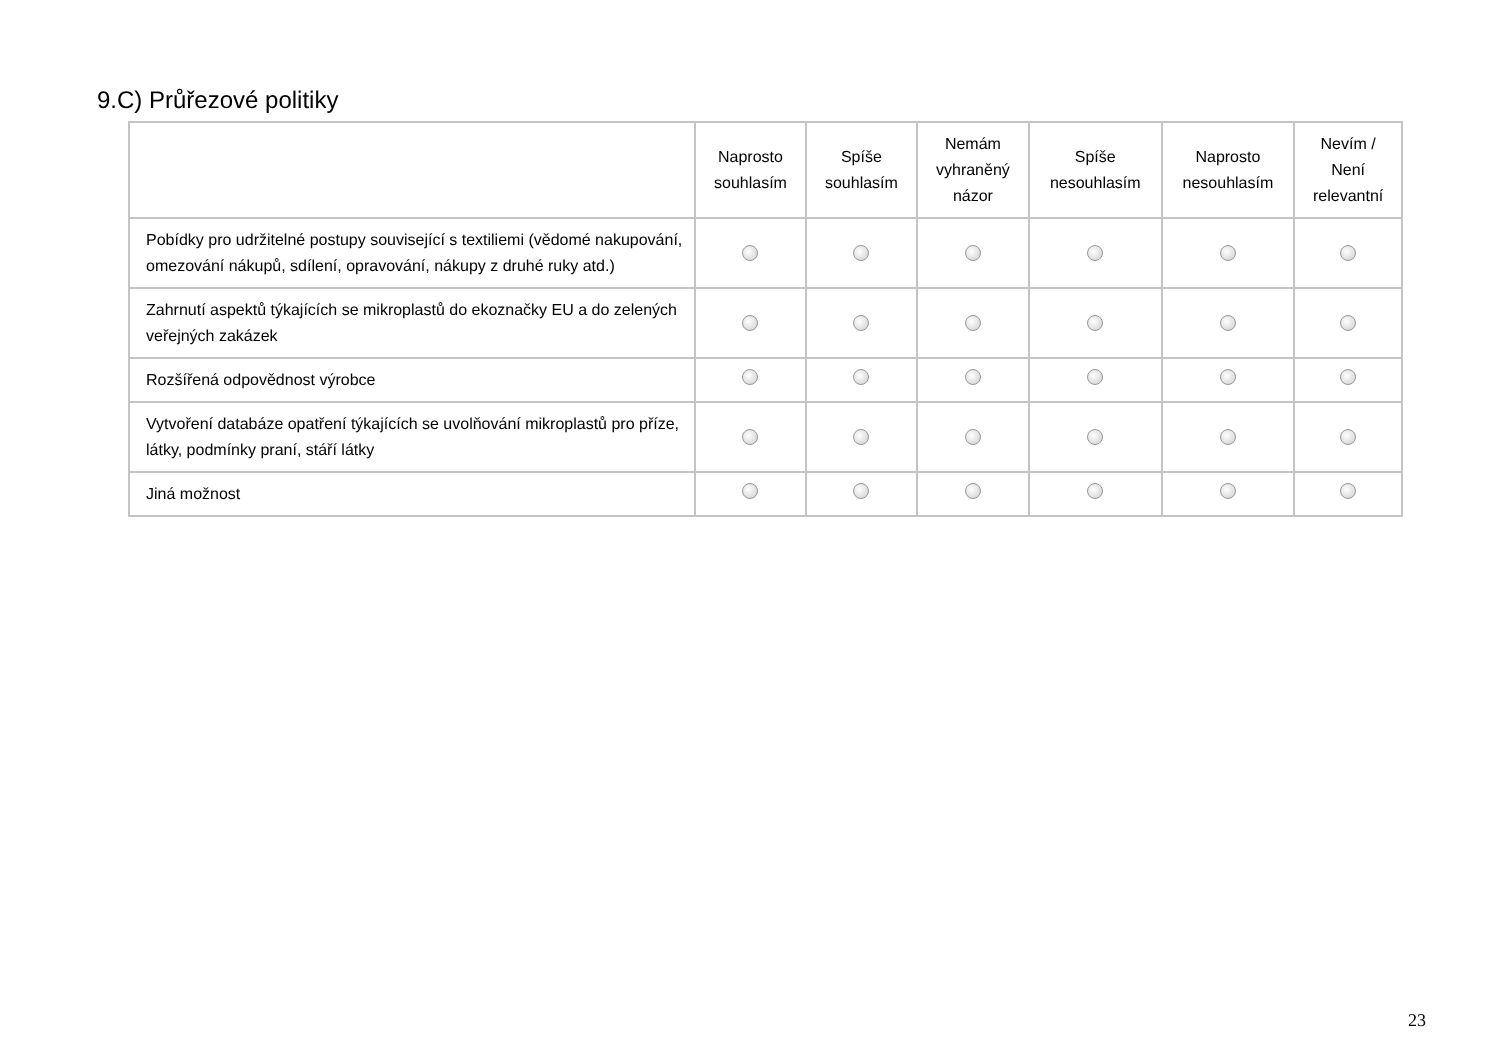9.C) Průřezové politiky
| | Naprosto souhlasím | Spíše souhlasím | Nemám vyhraněný názor | Spíše nesouhlasím | Naprosto nesouhlasím | Nevím / Není relevantní |
| --- | --- | --- | --- | --- | --- | --- |
| Pobídky pro udržitelné postupy související s textiliemi (vědomé nakupování, omezování nákupů, sdílení, opravování, nákupy z druhé ruky atd.) | | | | | | |
| Zahrnutí aspektů týkajících se mikroplastů do ekoznačky EU a do zelených veřejných zakázek | | | | | | |
| Rozšířená odpovědnost výrobce | | | | | | |
| Vytvoření databáze opatření týkajících se uvolňování mikroplastů pro příze, látky, podmínky praní, stáří látky | | | | | | |
| Jiná možnost | | | | | | |
23